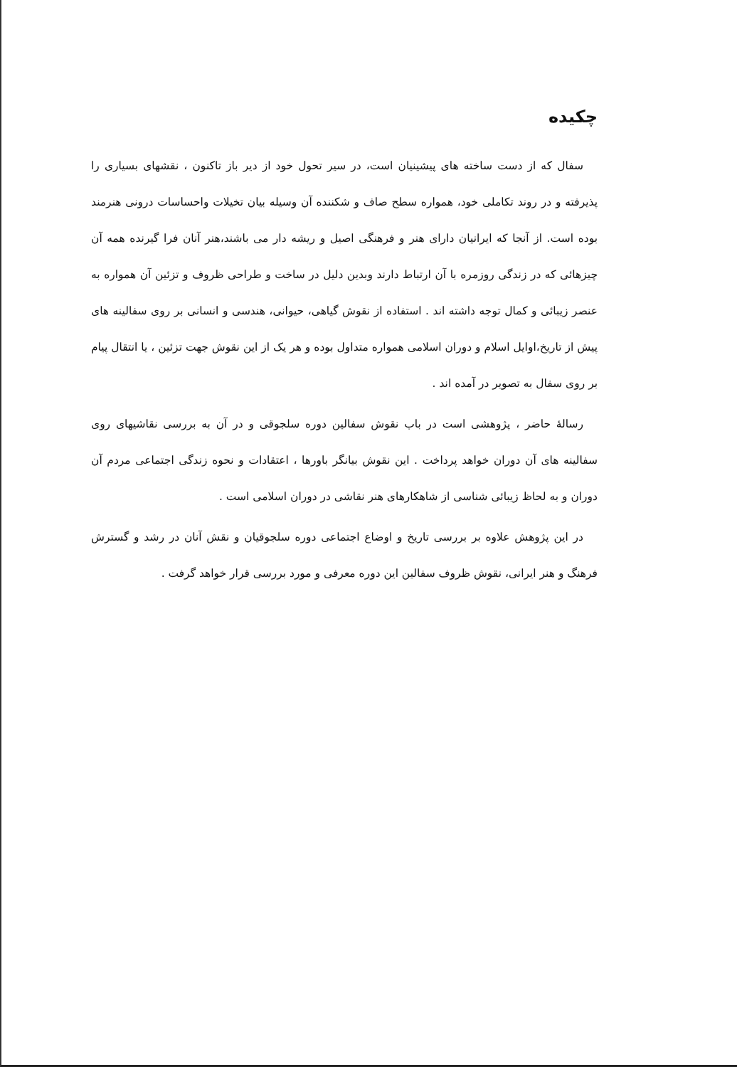چکیده
سفال که از دست ساخته های پیشینیان است، در سیر تحول خود از دیر باز تاکنون ، نقشهای بسیاری را پذیرفته و در روند تکاملی خود، همواره سطح صاف و شکننده آن وسیله بیان تخیلات واحساسات درونی هنرمند بوده است. از آنجا که ایرانیان دارای هنر و فرهنگی اصیل و ریشه دار می باشند،هنر آنان فرا گیرنده همه آن چیزهائی که در زندگی روزمره با آن ارتباط دارند وبدین دلیل در ساخت و طراحی ظروف و تزئین آن همواره به عنصر زیبائی و کمال توجه داشته اند . استفاده از نقوش گیاهی، حیوانی، هندسی و انسانی بر روی سفالینه های پیش از تاریخ،اوایل اسلام و دوران اسلامی همواره متداول بوده و هر یک از این نقوش جهت تزئین ، یا انتقال پیام بر روی سفال به تصویر در آمده اند .
رسالهٔ حاضر ، پژوهشی است در باب نقوش سفالین دوره سلجوقی و در آن به بررسی نقاشیهای روی سفالینه های آن دوران خواهد پرداخت . این نقوش بیانگر باورها ، اعتقادات و نحوه زندگی اجتماعی مردم آن دوران و به لحاظ زیبائی شناسی از شاهکارهای هنر نقاشی در دوران اسلامی است .
در این پژوهش علاوه بر بررسی تاریخ و اوضاع اجتماعی دوره سلجوقیان و نقش آنان در رشد و گسترش فرهنگ و هنر ایرانی، نقوش ظروف سفالین این دوره معرفی و مورد بررسی قرار خواهد گرفت .